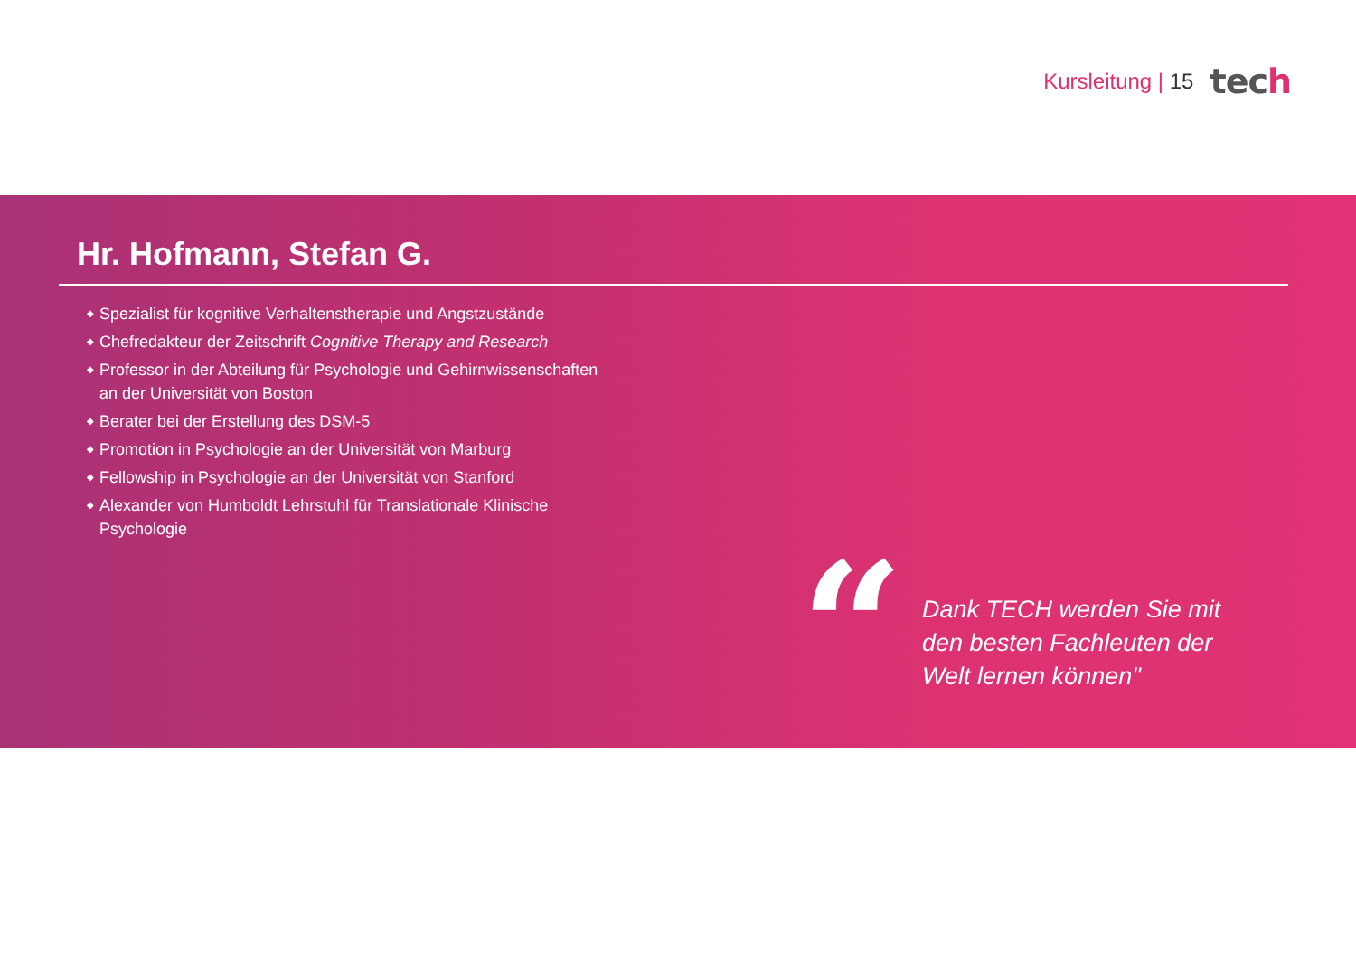Kursleitung | 15
tech
Hr. Hofmann, Stefan G.
◆ Spezialist für kognitive Verhaltenstherapie und Angstzustände
◆ Chefredakteur der Zeitschrift Cognitive Therapy and Research
◆ Professor in der Abteilung für Psychologie und Gehirnwissenschaften an der Universität von Boston
◆ Berater bei der Erstellung des DSM-5
◆ Promotion in Psychologie an der Universität von Marburg
◆ Fellowship in Psychologie an der Universität von Stanford
◆ Alexander von Humboldt Lehrstuhl für Translationale Klinische Psychologie
“
Dank TECH werden Sie mit den besten Fachleuten der Welt lernen können"